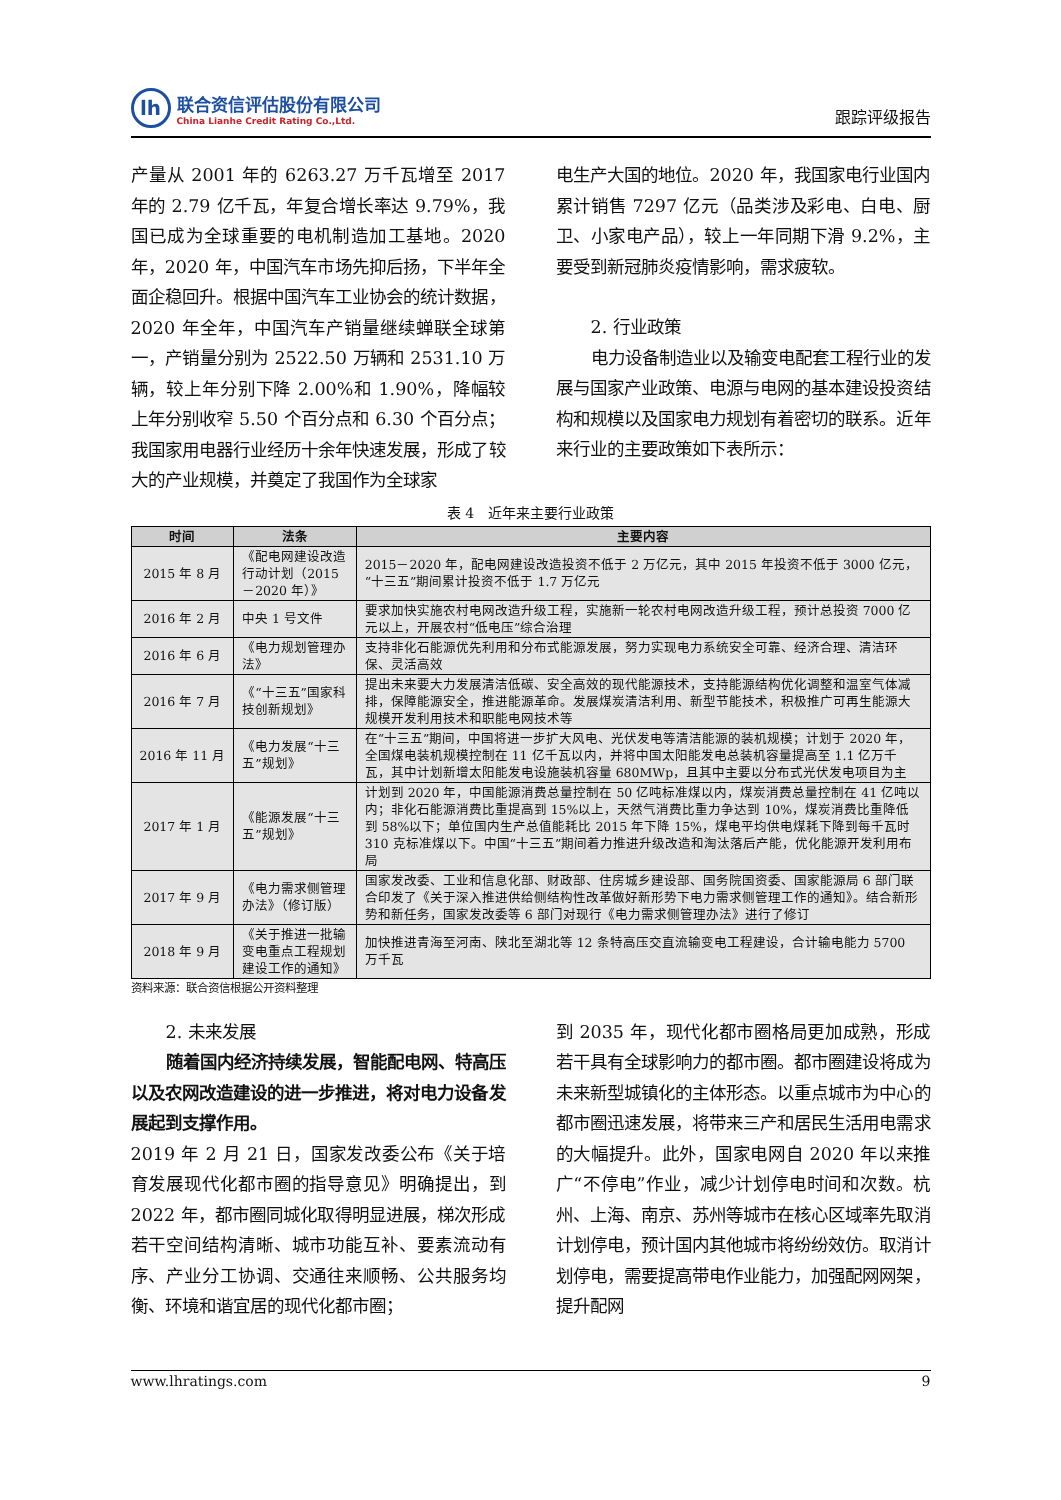lh
联合资信评估股份有限公司
China Lianhe Credit Rating Co.,Ltd.
跟踪评级报告
产量从 2001 年的 6263.27 万千瓦增至 2017 年的 2.79 亿千瓦，年复合增长率达 9.79%，我国已成为全球重要的电机制造加工基地。2020 年，2020 年，中国汽车市场先抑后扬，下半年全面企稳回升。根据中国汽车工业协会的统计数据，2020 年全年，中国汽车产销量继续蝉联全球第一，产销量分别为 2522.50 万辆和 2531.10 万辆，较上年分别下降 2.00%和 1.90%，降幅较上年分别收窄 5.50 个百分点和 6.30 个百分点；我国家用电器行业经历十余年快速发展，形成了较大的产业规模，并奠定了我国作为全球家
电生产大国的地位。2020 年，我国家电行业国内累计销售 7297 亿元（品类涉及彩电、白电、厨卫、小家电产品），较上一年同期下滑 9.2%，主要受到新冠肺炎疫情影响，需求疲软。
2. 行业政策
电力设备制造业以及输变电配套工程行业的发展与国家产业政策、电源与电网的基本建设投资结构和规模以及国家电力规划有着密切的联系。近年来行业的主要政策如下表所示：
表 4　近年来主要行业政策
| 时间 | 法条 | 主要内容 |
| --- | --- | --- |
| 2015 年 8 月 | 《配电网建设改造行动计划（2015－2020 年）》 | 2015－2020 年，配电网建设改造投资不低于 2 万亿元，其中 2015 年投资不低于 3000 亿元，“十三五”期间累计投资不低于 1.7 万亿元 |
| 2016 年 2 月 | 中央 1 号文件 | 要求加快实施农村电网改造升级工程，实施新一轮农村电网改造升级工程，预计总投资 7000 亿元以上，开展农村“低电压”综合治理 |
| 2016 年 6 月 | 《电力规划管理办法》 | 支持非化石能源优先利用和分布式能源发展，努力实现电力系统安全可靠、经济合理、清洁环保、灵活高效 |
| 2016 年 7 月 | 《“十三五”国家科技创新规划》 | 提出未来要大力发展清洁低碳、安全高效的现代能源技术，支持能源结构优化调整和温室气体减排，保障能源安全，推进能源革命。发展煤炭清洁利用、新型节能技术，积极推广可再生能源大规模开发利用技术和职能电网技术等 |
| 2016 年 11 月 | 《电力发展“十三五”规划》 | 在“十三五”期间，中国将进一步扩大风电、光伏发电等清洁能源的装机规模；计划于 2020 年，全国煤电装机规模控制在 11 亿千瓦以内，并将中国太阳能发电总装机容量提高至 1.1 亿万千瓦，其中计划新增太阳能发电设施装机容量 680MWp，且其中主要以分布式光伏发电项目为主 |
| 2017 年 1 月 | 《能源发展“十三五”规划》 | 计划到 2020 年，中国能源消费总量控制在 50 亿吨标准煤以内，煤炭消费总量控制在 41 亿吨以内；非化石能源消费比重提高到 15%以上，天然气消费比重力争达到 10%，煤炭消费比重降低到 58%以下；单位国内生产总值能耗比 2015 年下降 15%，煤电平均供电煤耗下降到每千瓦时 310 克标准煤以下。中国“十三五”期间着力推进升级改造和淘汰落后产能，优化能源开发利用布局 |
| 2017 年 9 月 | 《电力需求侧管理办法》（修订版） | 国家发改委、工业和信息化部、财政部、住房城乡建设部、国务院国资委、国家能源局 6 部门联合印发了《关于深入推进供给侧结构性改革做好新形势下电力需求侧管理工作的通知》。结合新形势和新任务，国家发改委等 6 部门对现行《电力需求侧管理办法》进行了修订 |
| 2018 年 9 月 | 《关于推进一批输变电重点工程规划建设工作的通知》 | 加快推进青海至河南、陕北至湖北等 12 条特高压交直流输变电工程建设，合计输电能力 5700 万千瓦 |
资料来源：联合资信根据公开资料整理
2. 未来发展
随着国内经济持续发展，智能配电网、特高压以及农网改造建设的进一步推进，将对电力设备发展起到支撑作用。
2019 年 2 月 21 日，国家发改委公布《关于培育发展现代化都市圈的指导意见》明确提出，到 2022 年，都市圈同城化取得明显进展，梯次形成若干空间结构清晰、城市功能互补、要素流动有序、产业分工协调、交通往来顺畅、公共服务均衡、环境和谐宜居的现代化都市圈；
到 2035 年，现代化都市圈格局更加成熟，形成若干具有全球影响力的都市圈。都市圈建设将成为未来新型城镇化的主体形态。以重点城市为中心的都市圈迅速发展，将带来三产和居民生活用电需求的大幅提升。此外，国家电网自 2020 年以来推广“不停电”作业，减少计划停电时间和次数。杭州、上海、南京、苏州等城市在核心区域率先取消计划停电，预计国内其他城市将纷纷效仿。取消计划停电，需要提高带电作业能力，加强配网网架，提升配网
www.lhratings.com 9